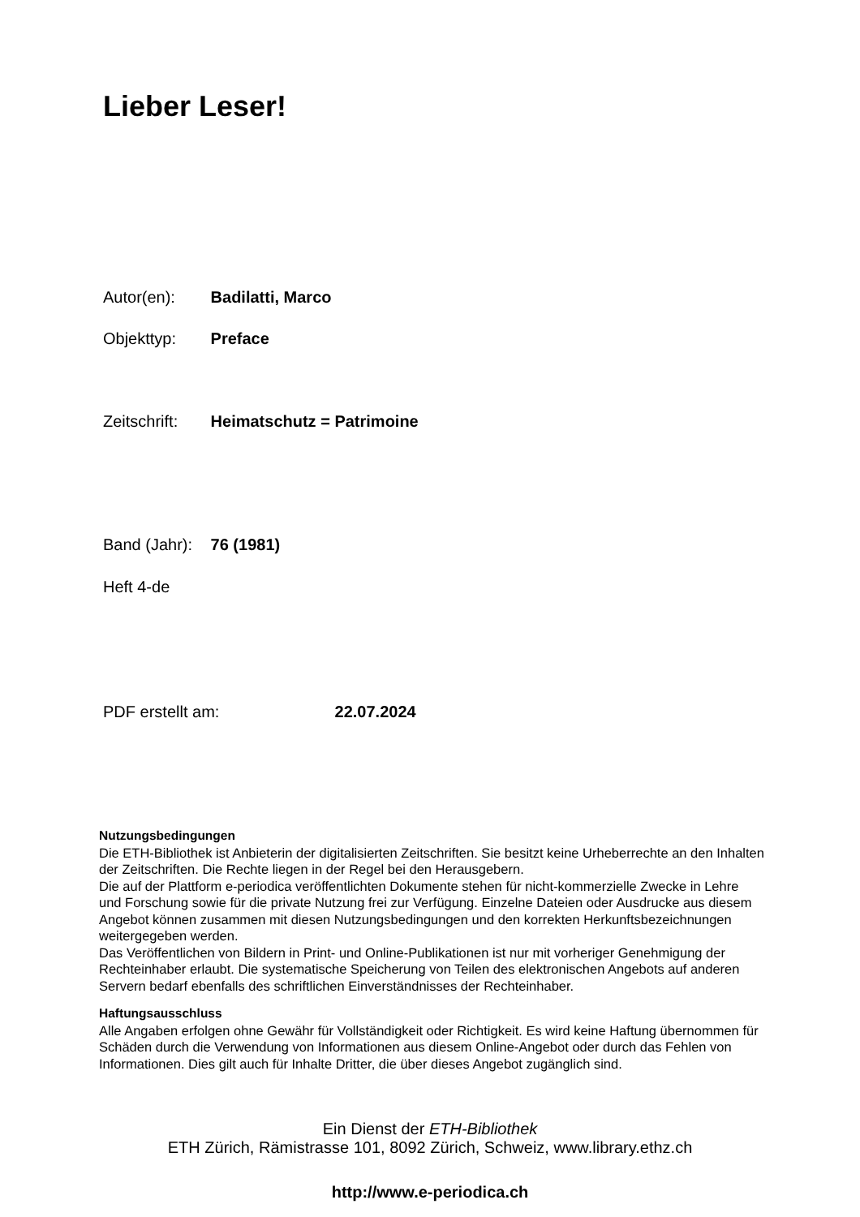Lieber Leser!
Autor(en): Badilatti, Marco
Objekttyp: Preface
Zeitschrift: Heimatschutz = Patrimoine
Band (Jahr): 76 (1981)
Heft 4-de
PDF erstellt am: 22.07.2024
Nutzungsbedingungen
Die ETH-Bibliothek ist Anbieterin der digitalisierten Zeitschriften. Sie besitzt keine Urheberrechte an den Inhalten der Zeitschriften. Die Rechte liegen in der Regel bei den Herausgebern.
Die auf der Plattform e-periodica veröffentlichten Dokumente stehen für nicht-kommerzielle Zwecke in Lehre und Forschung sowie für die private Nutzung frei zur Verfügung. Einzelne Dateien oder Ausdrucke aus diesem Angebot können zusammen mit diesen Nutzungsbedingungen und den korrekten Herkunftsbezeichnungen weitergegeben werden.
Das Veröffentlichen von Bildern in Print- und Online-Publikationen ist nur mit vorheriger Genehmigung der Rechteinhaber erlaubt. Die systematische Speicherung von Teilen des elektronischen Angebots auf anderen Servern bedarf ebenfalls des schriftlichen Einverständnisses der Rechteinhaber.
Haftungsausschluss
Alle Angaben erfolgen ohne Gewähr für Vollständigkeit oder Richtigkeit. Es wird keine Haftung übernommen für Schäden durch die Verwendung von Informationen aus diesem Online-Angebot oder durch das Fehlen von Informationen. Dies gilt auch für Inhalte Dritter, die über dieses Angebot zugänglich sind.
Ein Dienst der ETH-Bibliothek
ETH Zürich, Rämistrasse 101, 8092 Zürich, Schweiz, www.library.ethz.ch
http://www.e-periodica.ch